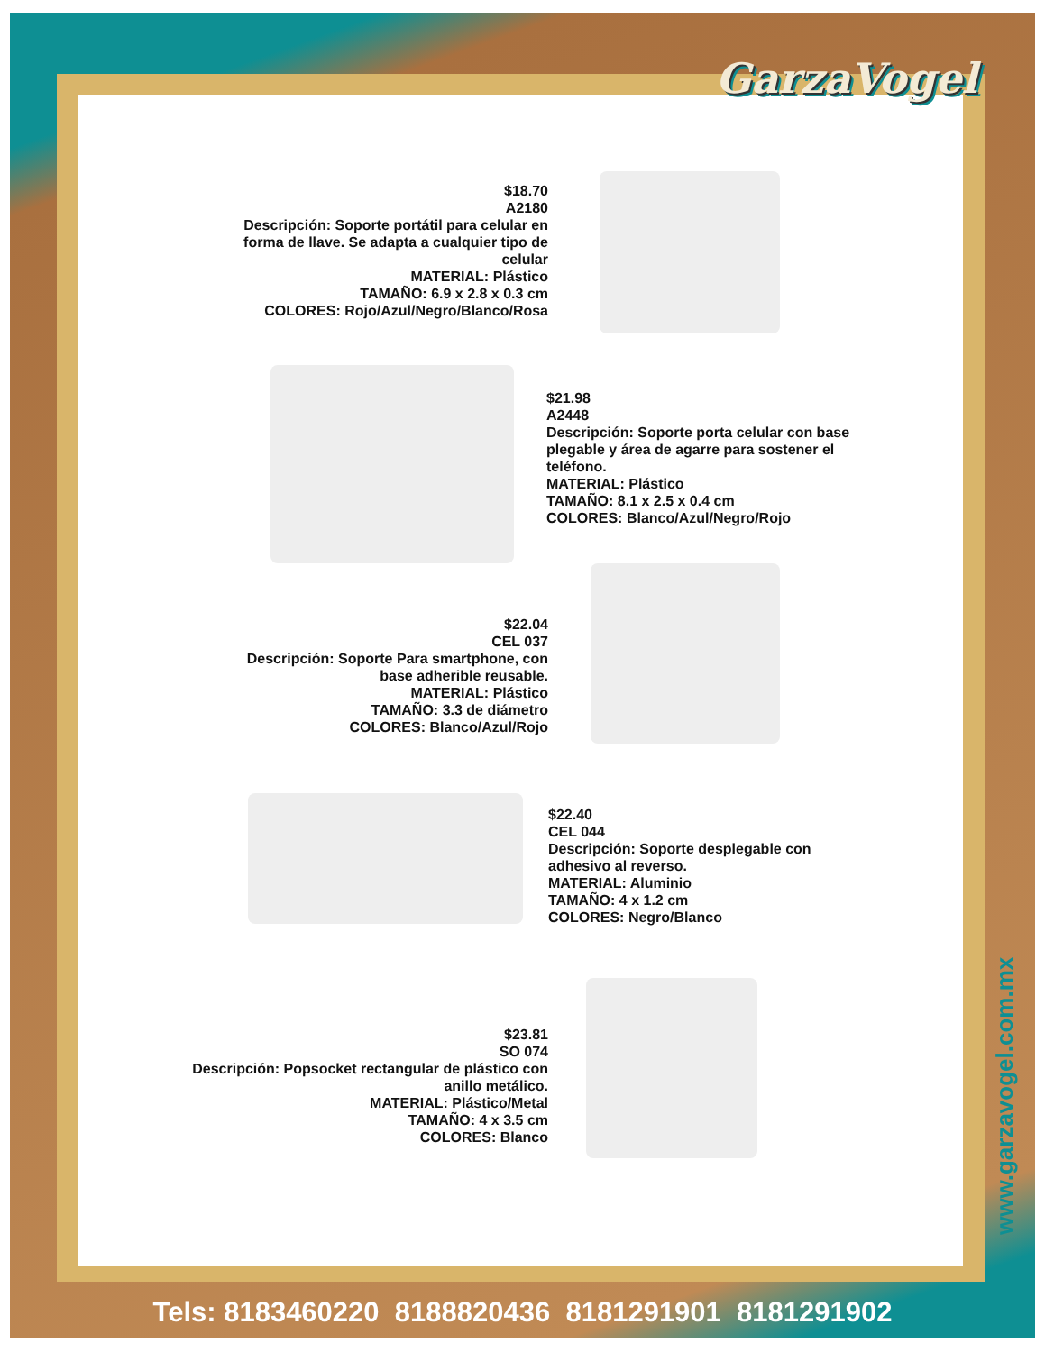GarzaVogel
$18.70
A2180
Descripción: Soporte portátil para celular en forma de llave. Se adapta a cualquier tipo de celular
MATERIAL: Plástico
TAMAÑO: 6.9 x 2.8 x 0.3 cm
COLORES: Rojo/Azul/Negro/Blanco/Rosa
$21.98
A2448
Descripción: Soporte porta celular con base plegable y área de agarre para sostener el teléfono.
MATERIAL: Plástico
TAMAÑO: 8.1 x 2.5 x 0.4 cm
COLORES: Blanco/Azul/Negro/Rojo
$22.04
CEL 037
Descripción: Soporte Para smartphone, con base adherible reusable.
MATERIAL: Plástico
TAMAÑO: 3.3 de diámetro
COLORES: Blanco/Azul/Rojo
$22.40
CEL 044
Descripción: Soporte desplegable con adhesivo al reverso.
MATERIAL: Aluminio
TAMAÑO: 4 x 1.2 cm
COLORES: Negro/Blanco
$23.81
SO 074
Descripción: Popsocket rectangular de plástico con anillo metálico.
MATERIAL: Plástico/Metal
TAMAÑO: 4 x 3.5 cm
COLORES: Blanco
www.garzavogel.com.mx
Tels: 8183460220 8188820436 8181291901 8181291902